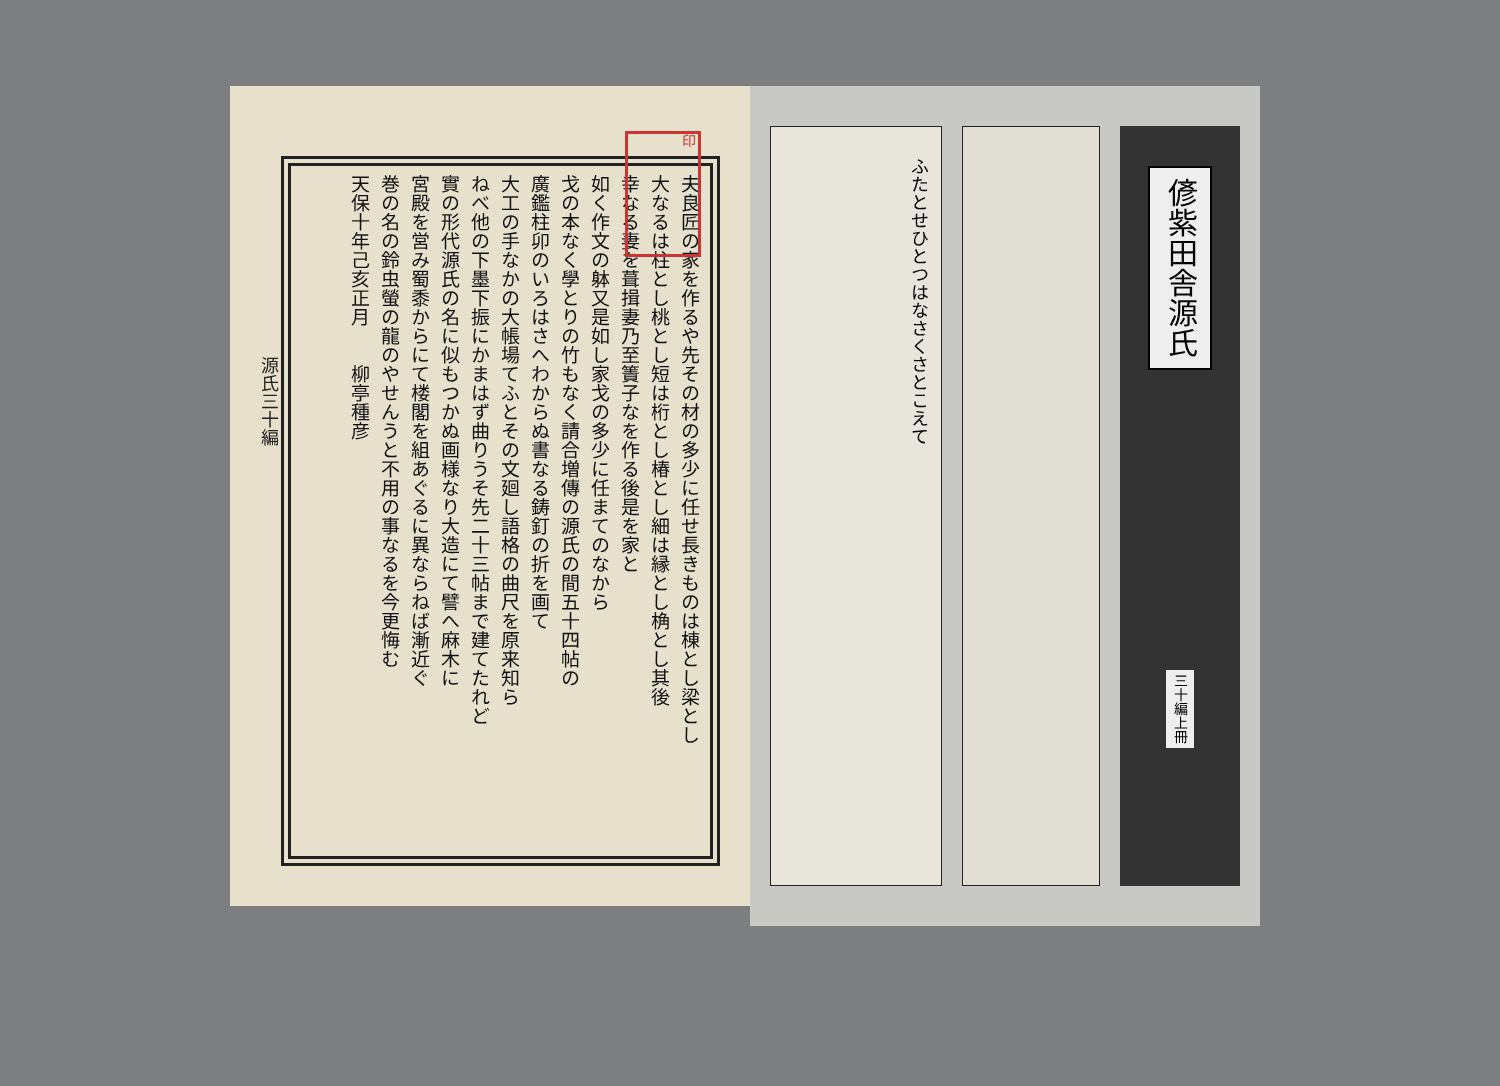印
夫良匠の家を作るや先その材の多少に任せ長きものは棟とし梁とし
大なるは柱とし桃とし短は桁とし椿とし細は縁とし桷とし其後
幸なる妻を葺揖妻乃至簀子なを作る後是を家と
如く作文の躰又是如し家戈の多少に任まてのなから
戈の本なく學とりの竹もなく請合増傳の源氏の間五十四帖の
廣鑑柱卯のいろはさへわからぬ書なる鋳釘の折を画て
大工の手なかの大帳場てふとその文廻し語格の曲尺を原来知ら
ねべ他の下墨下振にかまはず曲りうそ先二十三帖まで建てたれど
實の形代源氏の名に似もつかぬ画様なり大造にて譬へ麻木に
宮殿を営み蜀黍からにて楼閣を組あぐるに異ならねば漸近ぐ
巻の名の鈴虫螢の龍のやせんうと不用の事なるを今更悔む
天保十年己亥正月　　柳亭種彦
源氏三十編
偐紫田舎源氏
三十編上冊
ふたとせひとつはなさくさとこえて